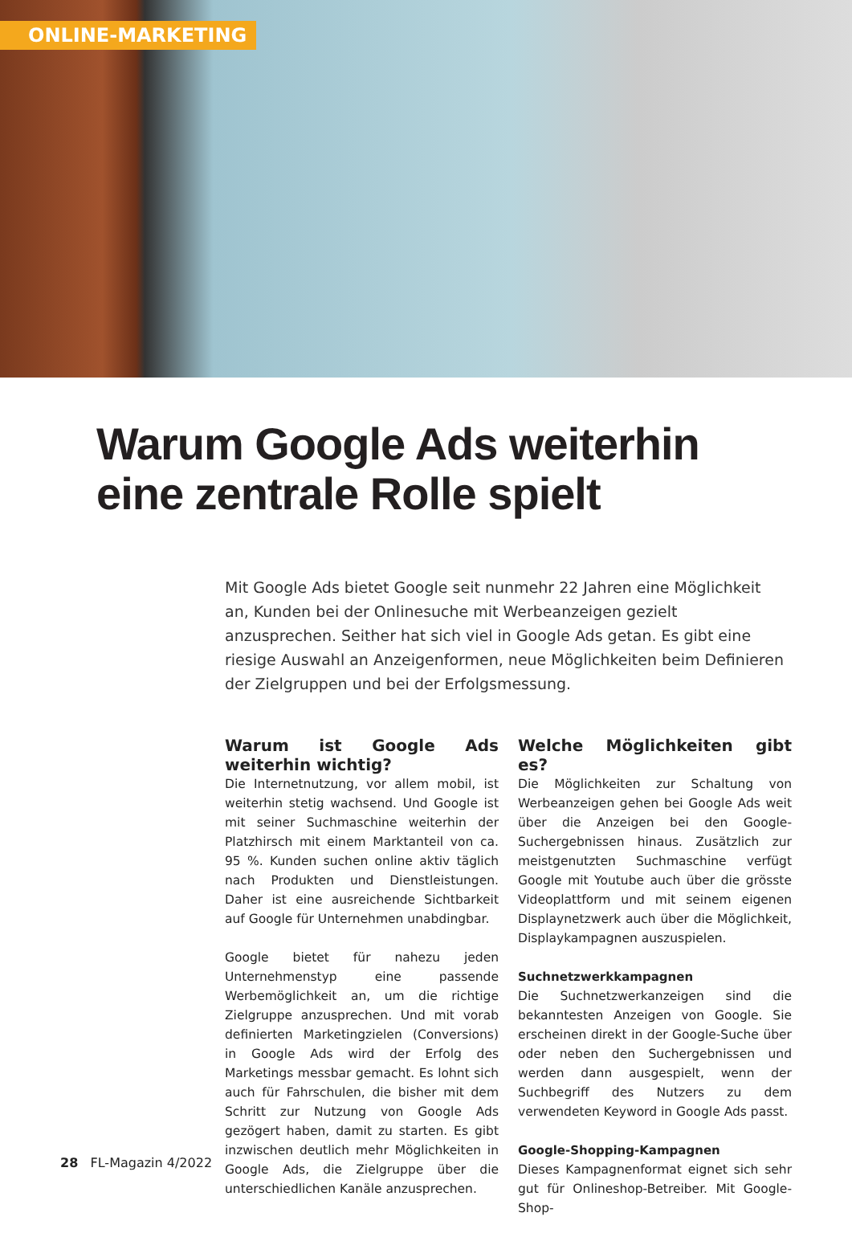ONLINE-MARKETING
Warum Google Ads weiterhin
eine zentrale Rolle spielt
Mit Google Ads bietet Google seit nunmehr 22 Jahren eine Möglichkeit an, Kunden bei der Onlinesuche mit Werbeanzeigen gezielt anzusprechen. Seither hat sich viel in Google Ads getan. Es gibt eine riesige Auswahl an Anzeigenformen, neue Möglichkeiten beim Definieren der Zielgruppen und bei der Erfolgsmessung.
Warum ist Google Ads weiterhin wichtig?
Die Internetnutzung, vor allem mobil, ist weiterhin stetig wachsend. Und Google ist mit seiner Suchmaschine weiterhin der Platzhirsch mit einem Marktanteil von ca. 95 %. Kunden suchen online aktiv täglich nach Produkten und Dienstleistungen. Daher ist eine ausreichende Sichtbarkeit auf Google für Unternehmen unabdingbar.
Google bietet für nahezu jeden Unternehmenstyp eine passende Werbemöglichkeit an, um die richtige Zielgruppe anzusprechen. Und mit vorab definierten Marketingzielen (Conversions) in Google Ads wird der Erfolg des Marketings messbar gemacht. Es lohnt sich auch für Fahrschulen, die bisher mit dem Schritt zur Nutzung von Google Ads gezögert haben, damit zu starten. Es gibt inzwischen deutlich mehr Möglichkeiten in Google Ads, die Zielgruppe über die unterschiedlichen Kanäle anzusprechen.
Welche Möglichkeiten gibt es?
Die Möglichkeiten zur Schaltung von Werbeanzeigen gehen bei Google Ads weit über die Anzeigen bei den Google-Suchergebnissen hinaus. Zusätzlich zur meistgenutzten Suchmaschine verfügt Google mit Youtube auch über die grösste Videoplattform und mit seinem eigenen Displaynetzwerk auch über die Möglichkeit, Displaykampagnen auszuspielen.
Suchnetzwerkkampagnen
Die Suchnetzwerkanzeigen sind die bekanntesten Anzeigen von Google. Sie erscheinen direkt in der Google-Suche über oder neben den Suchergebnissen und werden dann ausgespielt, wenn der Suchbegriff des Nutzers zu dem verwendeten Keyword in Google Ads passt.
Google-Shopping-Kampagnen
Dieses Kampagnenformat eignet sich sehr gut für Onlineshop-Betreiber. Mit Google-Shop-
28 FL-Magazin 4/2022